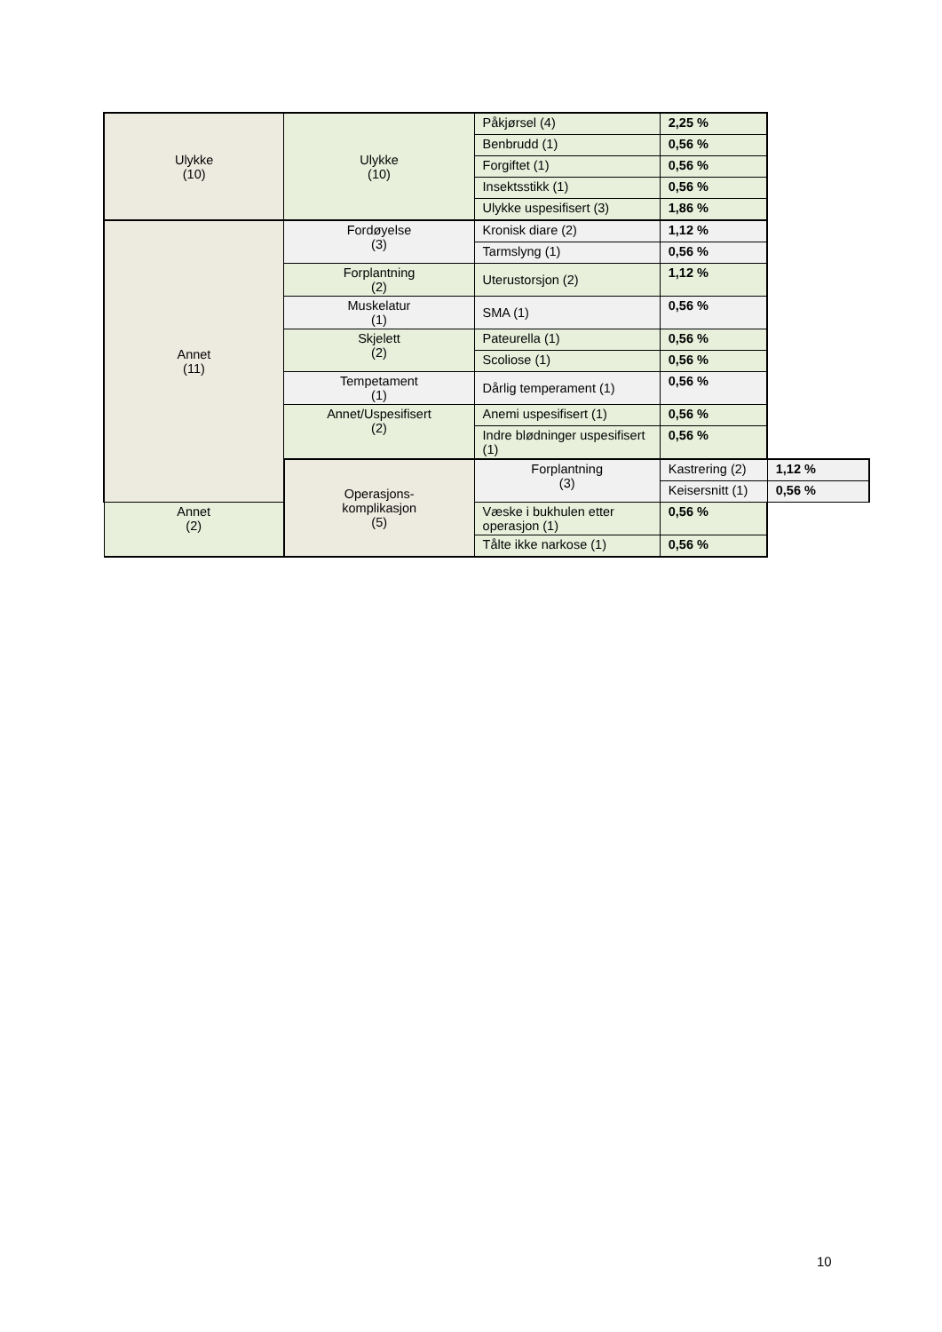| Ulykke (10) | Ulykke (10) | Påkjørsel (4) | 2,25 % | |
| | | Benbrudd (1) | 0,56 % | |
| | | Forgiftet (1) | 0,56 % | |
| | | Insektsstikk (1) | 0,56 % | |
| | | Ulykke uspesifisert (3) | 1,86 % | |
| Annet (11) | Fordøyelse (3) | Kronisk diare (2) | 1,12 % | |
| | | Tarmslyng (1) | 0,56 % | |
| | Forplantning (2) | Uterustorsjon (2) | 1,12 % | |
| | Muskelatur (1) | SMA (1) | 0,56 % | |
| | Skjelett (2) | Pateurella (1) | 0,56 % | |
| | | Scoliose (1) | 0,56 % | |
| | Tempetament (1) | Dårlig temperament (1) | 0,56 % | |
| | Annet/Uspesifisert (2) | Anemi uspesifisert (1) | 0,56 % | |
| | | Indre blødninger uspesifisert (1) | 0,56 % | |
| | Operasjons- komplikasjon (5) | Forplantning (3) | Kastrering (2) | 1,12 % |
| | | | Keisersnitt (1) | 0,56 % |
| Annet (2) | | Væske i bukhulen etter operasjon (1) | 0,56 % | |
| | | Tålte ikke narkose (1) | 0,56 % | |
10